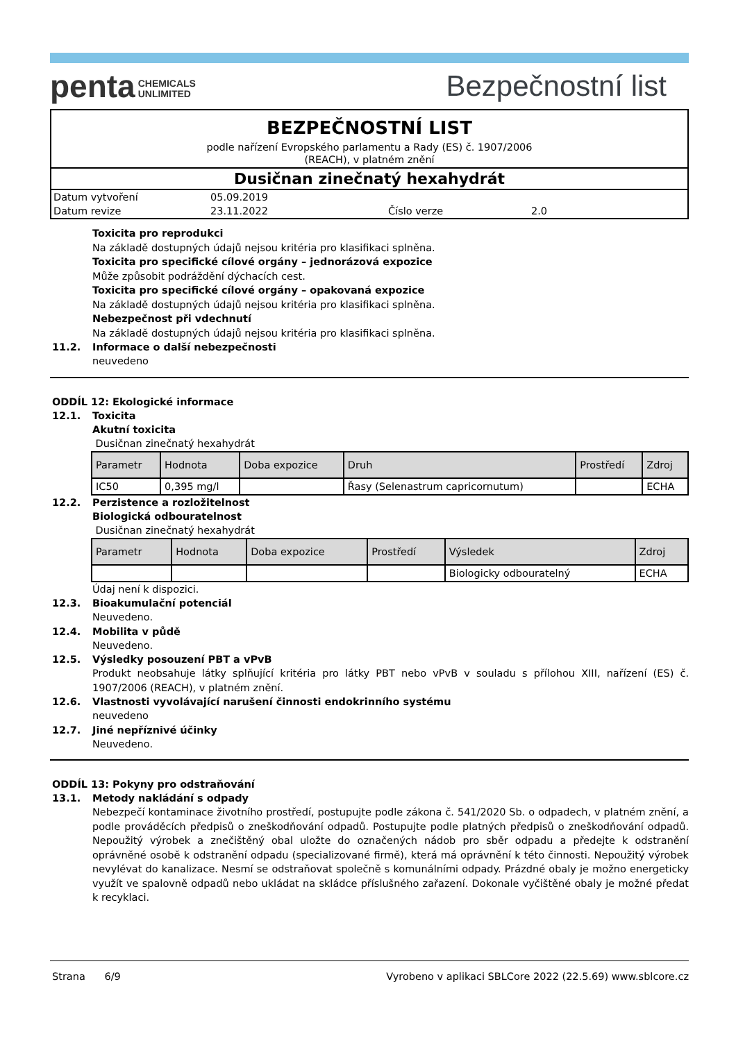penta CHEMICALS
UNLIMITED
Bezpečnostní list
BEZPEČNOSTNÍ LIST
podle nařízení Evropského parlamentu a Rady (ES) č. 1907/2006
(REACH), v platném znění
Dusičnan zinečnatý hexahydrát
| Datum vytvoření | 05.09.2019 | | |
| Datum revize | 23.11.2022 | Číslo verze | 2.0 |
Toxicita pro reprodukci
Na základě dostupných údajů nejsou kritéria pro klasifikaci splněna.
Toxicita pro specifické cílové orgány – jednorázová expozice
Může způsobit podráždění dýchacích cest.
Toxicita pro specifické cílové orgány – opakovaná expozice
Na základě dostupných údajů nejsou kritéria pro klasifikaci splněna.
Nebezpečnost při vdechnutí
Na základě dostupných údajů nejsou kritéria pro klasifikaci splněna.
11.2. Informace o další nebezpečnosti
neuvedeno
ODDÍL 12: Ekologické informace
12.1. Toxicita
Akutní toxicita
Dusičnan zinečnatý hexahydrát
| Parametr | Hodnota | Doba expozice | Druh | Prostředí | Zdroj |
| --- | --- | --- | --- | --- | --- |
| IC50 | 0,395 mg/l | | Řasy (Selenastrum capricornutum) | | ECHA |
12.2. Perzistence a rozložitelnost
Biologická odbouratelnost
Dusičnan zinečnatý hexahydrát
| Parametr | Hodnota | Doba expozice | Prostředí | Výsledek | Zdroj |
| --- | --- | --- | --- | --- | --- |
| | | | | Biologicky odbouratelný | ECHA |
Údaj není k dispozici.
12.3. Bioakumulační potenciál
Neuvedeno.
12.4. Mobilita v půdě
Neuvedeno.
12.5. Výsledky posouzení PBT a vPvB
Produkt neobsahuje látky splňující kritéria pro látky PBT nebo vPvB v souladu s přílohou XIII, nařízení (ES) č. 1907/2006 (REACH), v platném znění.
12.6. Vlastnosti vyvolávající narušení činnosti endokrinního systému
neuvedeno
12.7. Jiné nepříznivé účinky
Neuvedeno.
ODDÍL 13: Pokyny pro odstraňování
13.1. Metody nakládání s odpady
Nebezpečí kontaminace životního prostředí, postupujte podle zákona č. 541/2020 Sb. o odpadech, v platném znění, a podle prováděcích předpisů o zneškodňování odpadů. Postupujte podle platných předpisů o zneškodňování odpadů. Nepoužitý výrobek a znečištěný obal uložte do označených nádob pro sběr odpadu a předejte k odstranění oprávněné osobě k odstranění odpadu (specializované firmě), která má oprávnění k této činnosti. Nepoužitý výrobek nevylévat do kanalizace. Nesmí se odstraňovat společně s komunálními odpady. Prázdné obaly je možno energeticky využít ve spalovně odpadů nebo ukládat na skládce příslušného zařazení. Dokonale vyčištěné obaly je možné předat k recyklaci.
Strana 6/9 Vyrobeno v aplikaci SBLCore 2022 (22.5.69) www.sblcore.cz